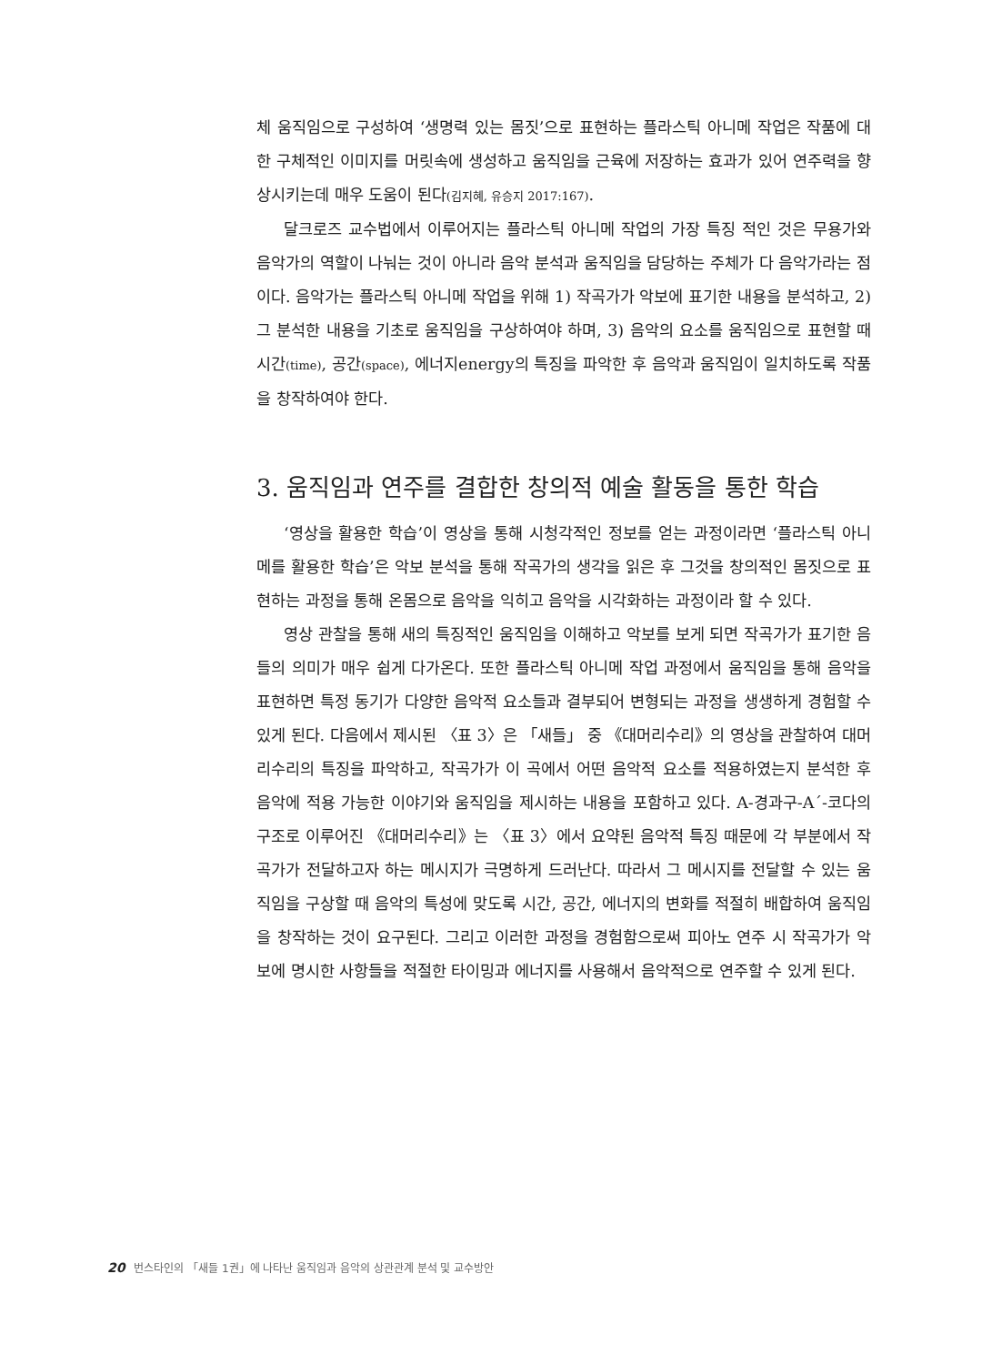체 움직임으로 구성하여 ‘생명력 있는 몸짓’으로 표현하는 플라스틱 아니메 작업은 작품에 대한 구체적인 이미지를 머릿속에 생성하고 움직임을 근육에 저장하는 효과가 있어 연주력을 향상시키는데 매우 도움이 된다(김지혜, 유승지 2017:167).
달크로즈 교수법에서 이루어지는 플라스틱 아니메 작업의 가장 특징 적인 것은 무용가와 음악가의 역할이 나눠는 것이 아니라 음악 분석과 움직임을 담당하는 주체가 다 음악가라는 점이다. 음악가는 플라스틱 아니메 작업을 위해 1) 작곡가가 악보에 표기한 내용을 분석하고, 2) 그 분석한 내용을 기초로 움직임을 구상하여야 하며, 3) 음악의 요소를 움직임으로 표현할 때 시간(time), 공간(space), 에너지energy의 특징을 파악한 후 음악과 움직임이 일치하도록 작품을 창작하여야 한다.
3. 움직임과 연주를 결합한 창의적 예술 활동을 통한 학습
‘영상을 활용한 학습’이 영상을 통해 시청각적인 정보를 얻는 과정이라면 ‘플라스틱 아니메를 활용한 학습’은 악보 분석을 통해 작곡가의 생각을 읽은 후 그것을 창의적인 몸짓으로 표현하는 과정을 통해 온몸으로 음악을 익히고 음악을 시각화하는 과정이라 할 수 있다.
영상 관찰을 통해 새의 특징적인 움직임을 이해하고 악보를 보게 되면 작곡가가 표기한 음들의 의미가 매우 쉽게 다가온다. 또한 플라스틱 아니메 작업 과정에서 움직임을 통해 음악을 표현하면 특정 동기가 다양한 음악적 요소들과 결부되어 변형되는 과정을 생생하게 경험할 수 있게 된다. 다음에서 제시된 〈표 3〉은 「새들」 중 《대머리수리》의 영상을 관찰하여 대머리수리의 특징을 파악하고, 작곡가가 이 곡에서 어떤 음악적 요소를 적용하였는지 분석한 후 음악에 적용 가능한 이야기와 움직임을 제시하는 내용을 포함하고 있다. A-경과구-A´-코다의 구조로 이루어진 《대머리수리》는 〈표 3〉에서 요약된 음악적 특징 때문에 각 부분에서 작곡가가 전달하고자 하는 메시지가 극명하게 드러난다. 따라서 그 메시지를 전달할 수 있는 움직임을 구상할 때 음악의 특성에 맞도록 시간, 공간, 에너지의 변화를 적절히 배합하여 움직임을 창작하는 것이 요구된다. 그리고 이러한 과정을 경험함으로써 피아노 연주 시 작곡가가 악보에 명시한 사항들을 적절한 타이밍과 에너지를 사용해서 음악적으로 연주할 수 있게 된다.
20 번스타인의 「새들 1권」에 나타난 움직임과 음악의 상관관계 분석 및 교수방안